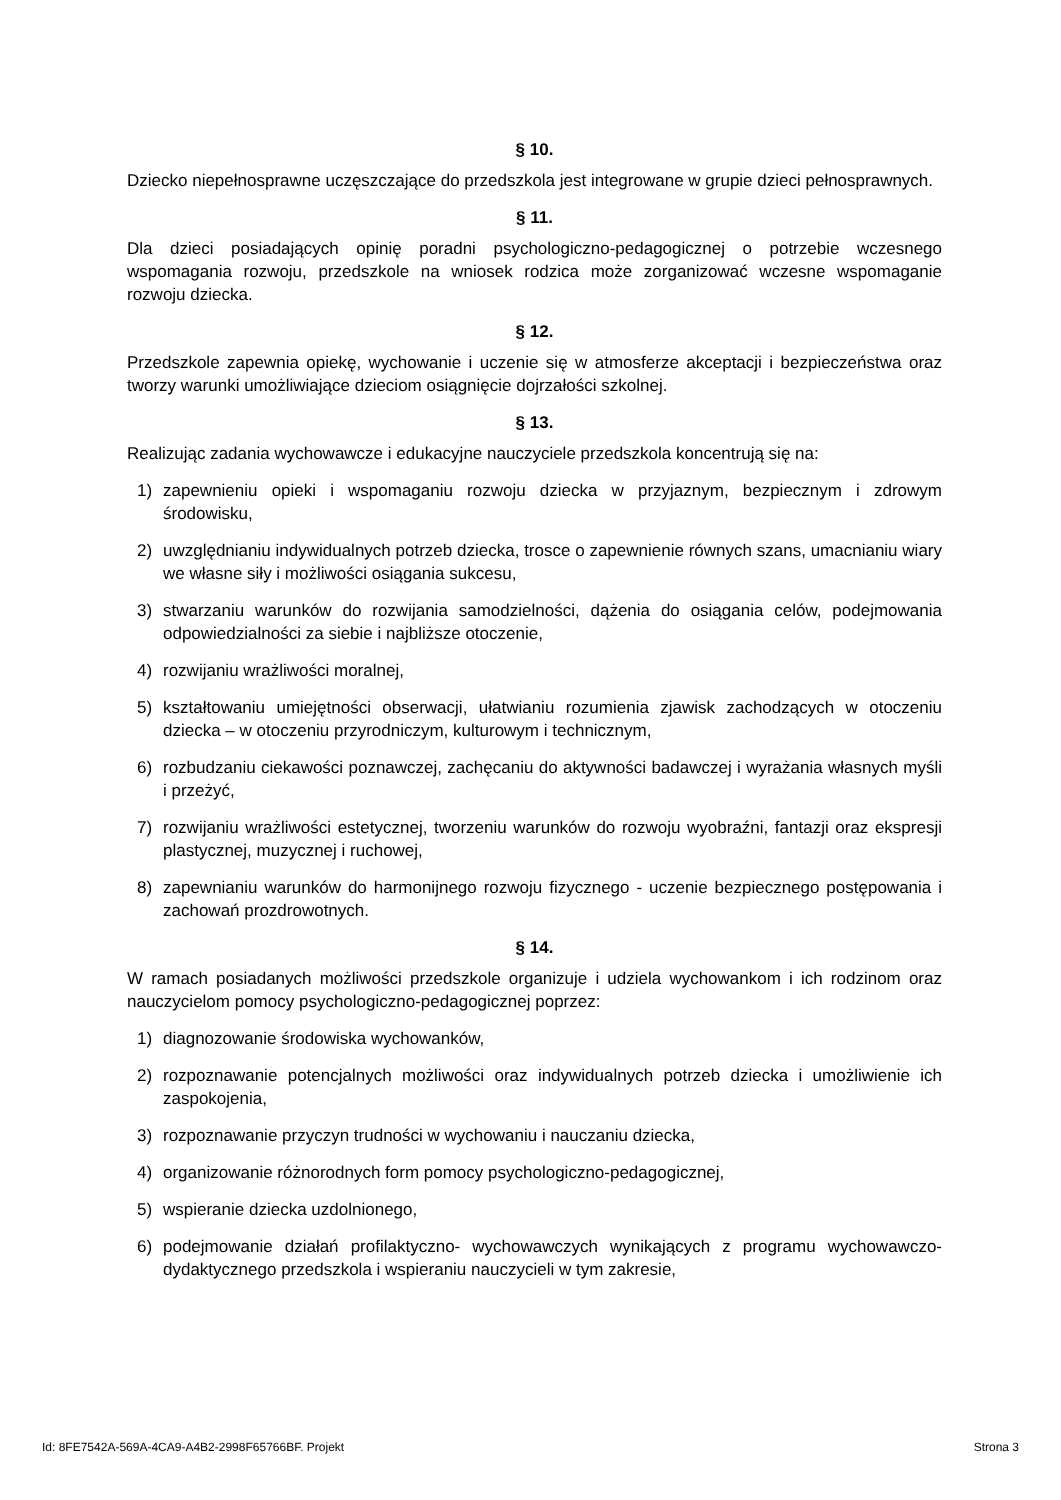§ 10.
Dziecko niepełnosprawne uczęszczające do przedszkola jest integrowane w grupie dzieci pełnosprawnych.
§ 11.
Dla dzieci posiadających opinię poradni psychologiczno-pedagogicznej o potrzebie wczesnego wspomagania rozwoju, przedszkole na wniosek rodzica może zorganizować wczesne wspomaganie rozwoju dziecka.
§ 12.
Przedszkole zapewnia opiekę, wychowanie i uczenie się w atmosferze akceptacji i bezpieczeństwa oraz tworzy warunki umożliwiające dzieciom osiągnięcie dojrzałości szkolnej.
§ 13.
Realizując zadania wychowawcze i edukacyjne nauczyciele przedszkola koncentrują się na:
1) zapewnieniu opieki i wspomaganiu rozwoju dziecka w przyjaznym, bezpiecznym i zdrowym środowisku,
2) uwzględnianiu indywidualnych potrzeb dziecka, trosce o zapewnienie równych szans, umacnianiu wiary we własne siły i możliwości osiągania sukcesu,
3) stwarzaniu warunków do rozwijania samodzielności, dążenia do osiągania celów, podejmowania odpowiedzialności za siebie i najbliższe otoczenie,
4) rozwijaniu wrażliwości moralnej,
5) kształtowaniu umiejętności obserwacji, ułatwianiu rozumienia zjawisk zachodzących w otoczeniu dziecka – w otoczeniu przyrodniczym, kulturowym i technicznym,
6) rozbudzaniu ciekawości poznawczej, zachęcaniu do aktywności badawczej i wyrażania własnych myśli i przeżyć,
7) rozwijaniu wrażliwości estetycznej, tworzeniu warunków do rozwoju wyobraźni, fantazji oraz ekspresji plastycznej, muzycznej i ruchowej,
8) zapewnianiu warunków do harmonijnego rozwoju fizycznego - uczenie bezpiecznego postępowania i zachowań prozdrowotnych.
§ 14.
W ramach posiadanych możliwości przedszkole organizuje i udziela wychowankom i ich rodzinom oraz nauczycielom pomocy psychologiczno-pedagogicznej poprzez:
1) diagnozowanie środowiska wychowanków,
2) rozpoznawanie potencjalnych możliwości oraz indywidualnych potrzeb dziecka i umożliwienie ich zaspokojenia,
3) rozpoznawanie przyczyn trudności w wychowaniu i nauczaniu dziecka,
4) organizowanie różnorodnych form pomocy psychologiczno-pedagogicznej,
5) wspieranie dziecka uzdolnionego,
6) podejmowanie działań profilaktyczno- wychowawczych wynikających z programu wychowawczo-dydaktycznego przedszkola i wspieraniu nauczycieli w tym zakresie,
Id: 8FE7542A-569A-4CA9-A4B2-2998F65766BF. Projekt Strona 3